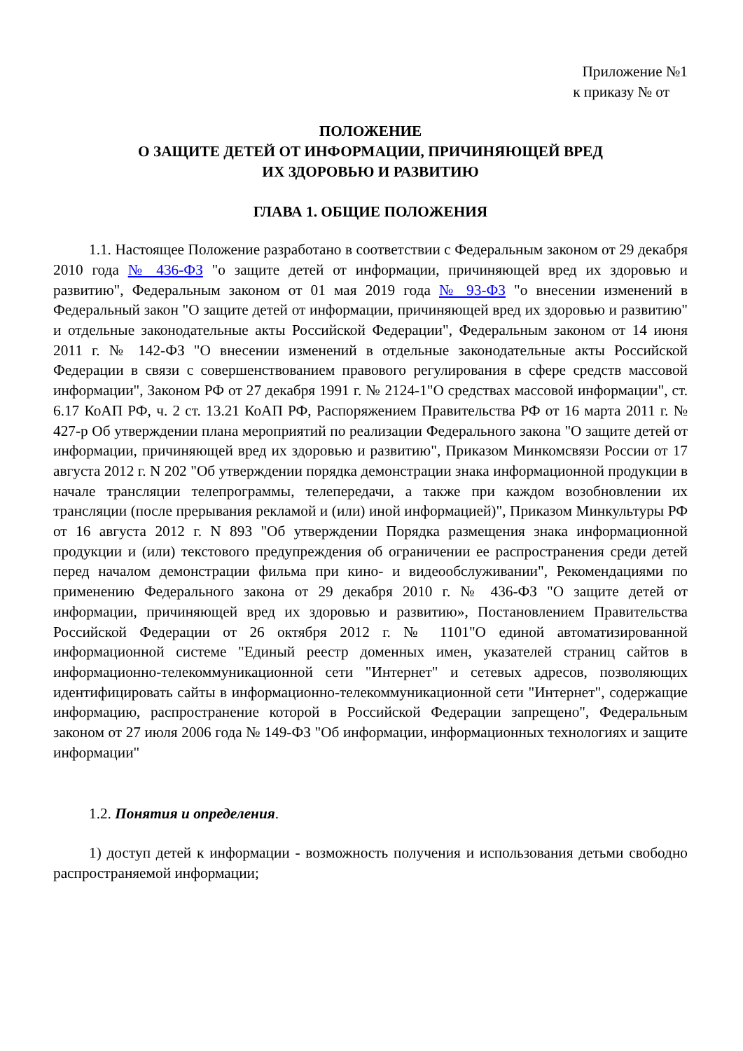Приложение №1
к приказу № от
ПОЛОЖЕНИЕ
О ЗАЩИТЕ ДЕТЕЙ ОТ ИНФОРМАЦИИ, ПРИЧИНЯЮЩЕЙ ВРЕД
ИХ ЗДОРОВЬЮ И РАЗВИТИЮ
ГЛАВА 1. ОБЩИЕ ПОЛОЖЕНИЯ
1.1. Настоящее Положение разработано в соответствии с Федеральным законом от 29 декабря 2010 года № 436-ФЗ "о защите детей от информации, причиняющей вред их здоровью и развитию", Федеральным законом от 01 мая 2019 года № 93-ФЗ "о внесении изменений в Федеральный закон "О защите детей от информации, причиняющей вред их здоровью и развитию" и отдельные законодательные акты Российской Федерации", Федеральным законом от 14 июня 2011 г. № 142-ФЗ "О внесении изменений в отдельные законодательные акты Российской Федерации в связи с совершенствованием правового регулирования в сфере средств массовой информации", Законом РФ от 27 декабря 1991 г. № 2124-1"О средствах массовой информации", ст. 6.17 КоАП РФ, ч. 2 ст. 13.21 КоАП РФ, Распоряжением Правительства РФ от 16 марта 2011 г. № 427-р Об утверждении плана мероприятий по реализации Федерального закона "О защите детей от информации, причиняющей вред их здоровью и развитию", Приказом Минкомсвязи России от 17 августа 2012 г. N 202 "Об утверждении порядка демонстрации знака информационной продукции в начале трансляции телепрограммы, телепередачи, а также при каждом возобновлении их трансляции (после прерывания рекламой и (или) иной информацией)", Приказом Минкультуры РФ от 16 августа 2012 г. N 893 "Об утверждении Порядка размещения знака информационной продукции и (или) текстового предупреждения об ограничении ее распространения среди детей перед началом демонстрации фильма при кино- и видеообслуживании", Рекомендациями по применению Федерального закона от 29 декабря 2010 г. № 436-ФЗ "О защите детей от информации, причиняющей вред их здоровью и развитию», Постановлением Правительства Российской Федерации от 26 октября 2012 г. № 1101"О единой автоматизированной информационной системе "Единый реестр доменных имен, указателей страниц сайтов в информационно-телекоммуникационной сети "Интернет" и сетевых адресов, позволяющих идентифицировать сайты в информационно-телекоммуникационной сети "Интернет", содержащие информацию, распространение которой в Российской Федерации запрещено", Федеральным законом от 27 июля 2006 года № 149-ФЗ "Об информации, информационных технологиях и защите информации"
1.2. Понятия и определения.
1) доступ детей к информации - возможность получения и использования детьми свободно распространяемой информации;